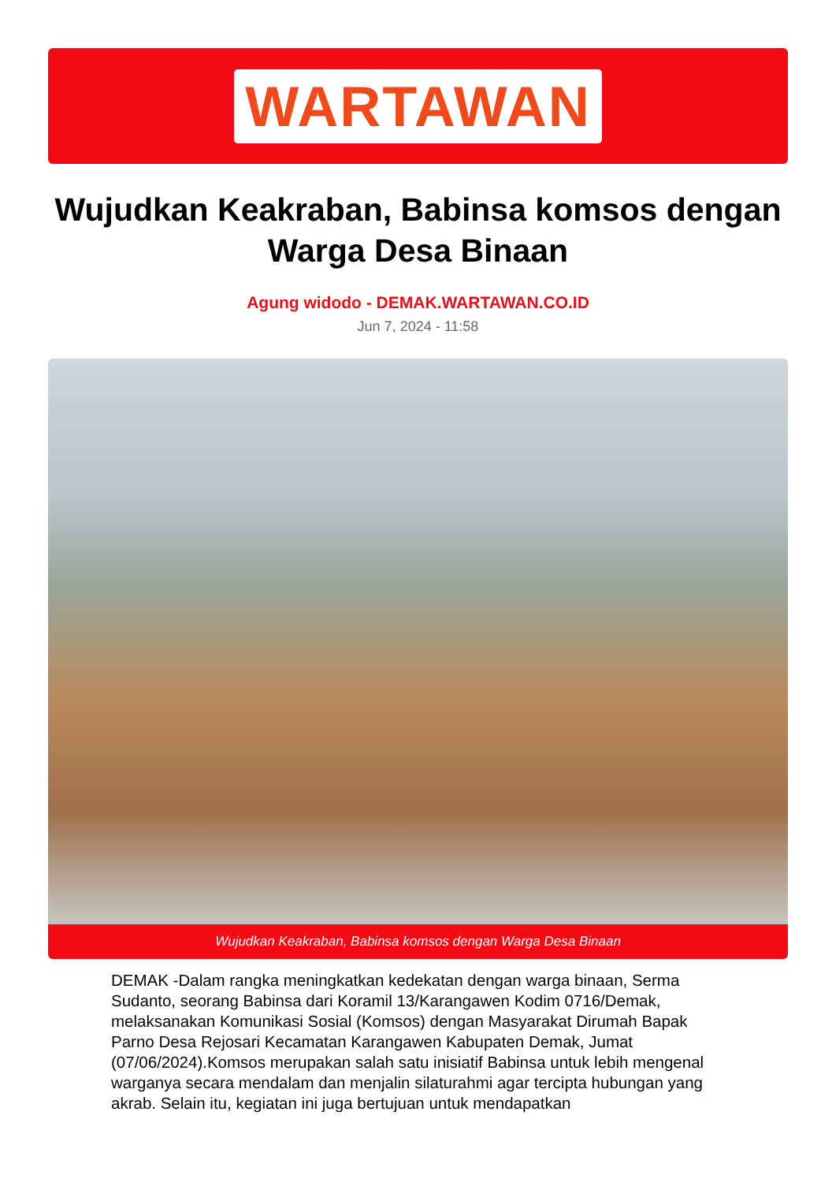WARTAWAN
Wujudkan Keakraban, Babinsa komsos dengan Warga Desa Binaan
Agung widodo - DEMAK.WARTAWAN.CO.ID
Jun 7, 2024 - 11:58
Wujudkan Keakraban, Babinsa komsos dengan Warga Desa Binaan
DEMAK -Dalam rangka meningkatkan kedekatan dengan warga binaan, Serma Sudanto, seorang Babinsa dari Koramil 13/Karangawen Kodim 0716/Demak, melaksanakan Komunikasi Sosial (Komsos) dengan Masyarakat Dirumah Bapak Parno Desa Rejosari Kecamatan Karangawen Kabupaten Demak, Jumat (07/06/2024).Komsos merupakan salah satu inisiatif Babinsa untuk lebih mengenal warganya secara mendalam dan menjalin silaturahmi agar tercipta hubungan yang akrab. Selain itu, kegiatan ini juga bertujuan untuk mendapatkan